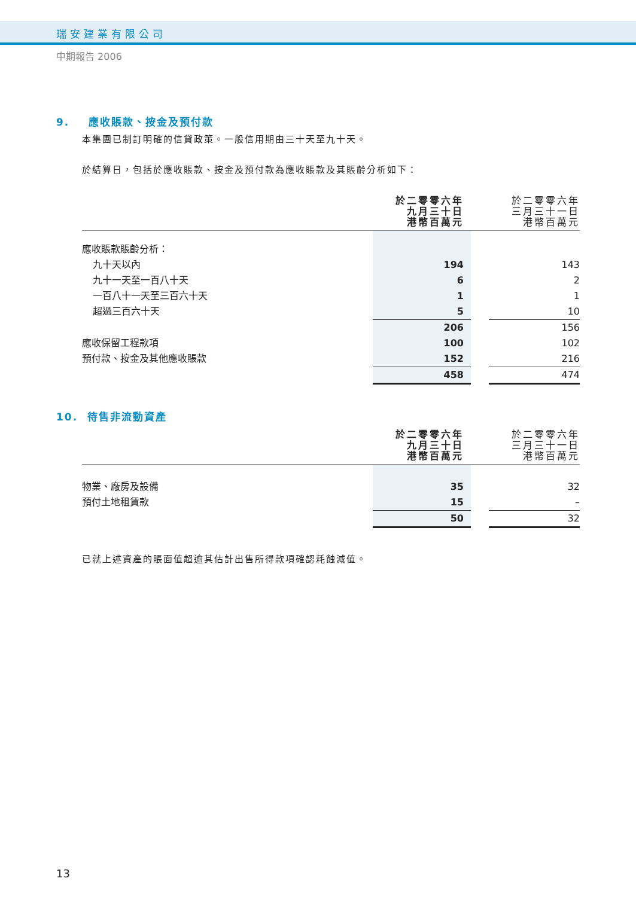瑞安建業有限公司
中期報告 2006
9. 應收賬款、按金及預付款
本集團已制訂明確的信貸政策。一般信用期由三十天至九十天。
於結算日，包括於應收賬款、按金及預付款為應收賬款及其賬齡分析如下：
| | 於二零零六年 九月三十日 港幣百萬元 | | 於二零零六年 三月三十一日 港幣百萬元 |
| --- | --- | --- | --- |
| 應收賬款賬齡分析： | | | |
| 九十天以內 | 194 | | 143 |
| 九十一天至一百八十天 | 6 | | 2 |
| 一百八十一天至三百六十天 | 1 | | 1 |
| 超過三百六十天 | 5 | | 10 |
| | 206 | | 156 |
| 應收保留工程款項 | 100 | | 102 |
| 預付款、按金及其他應收賬款 | 152 | | 216 |
| | 458 | | 474 |
10. 待售非流動資產
| | 於二零零六年 九月三十日 港幣百萬元 | | 於二零零六年 三月三十一日 港幣百萬元 |
| --- | --- | --- | --- |
| 物業、廠房及設備 | 35 | | 32 |
| 預付土地租賃款 | 15 | | – |
| | 50 | | 32 |
已就上述資產的賬面值超逾其估計出售所得款項確認耗蝕減值。
13